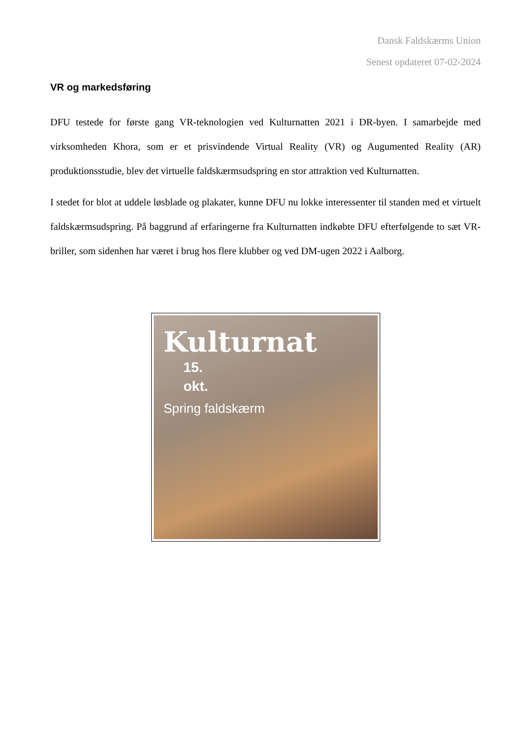Dansk Faldskærms Union
Senest opdateret 07-02-2024
VR og markedsføring
DFU testede for første gang VR-teknologien ved Kulturnatten 2021 i DR-byen. I samarbejde med virksomheden Khora, som er et prisvindende Virtual Reality (VR) og Augumented Reality (AR) produktionsstudie, blev det virtuelle faldskærmsudspring en stor attraktion ved Kulturnatten.
I stedet for blot at uddele løsblade og plakater, kunne DFU nu lokke interessenter til standen med et virtuelt faldskærmsudspring. På baggrund af erfaringerne fra Kulturnatten indkøbte DFU efterfølgende to sæt VR-briller, som sidenhen har været i brug hos flere klubber og ved DM-ugen 2022 i Aalborg.
Kulturnat
15.
okt.
Spring faldskærm